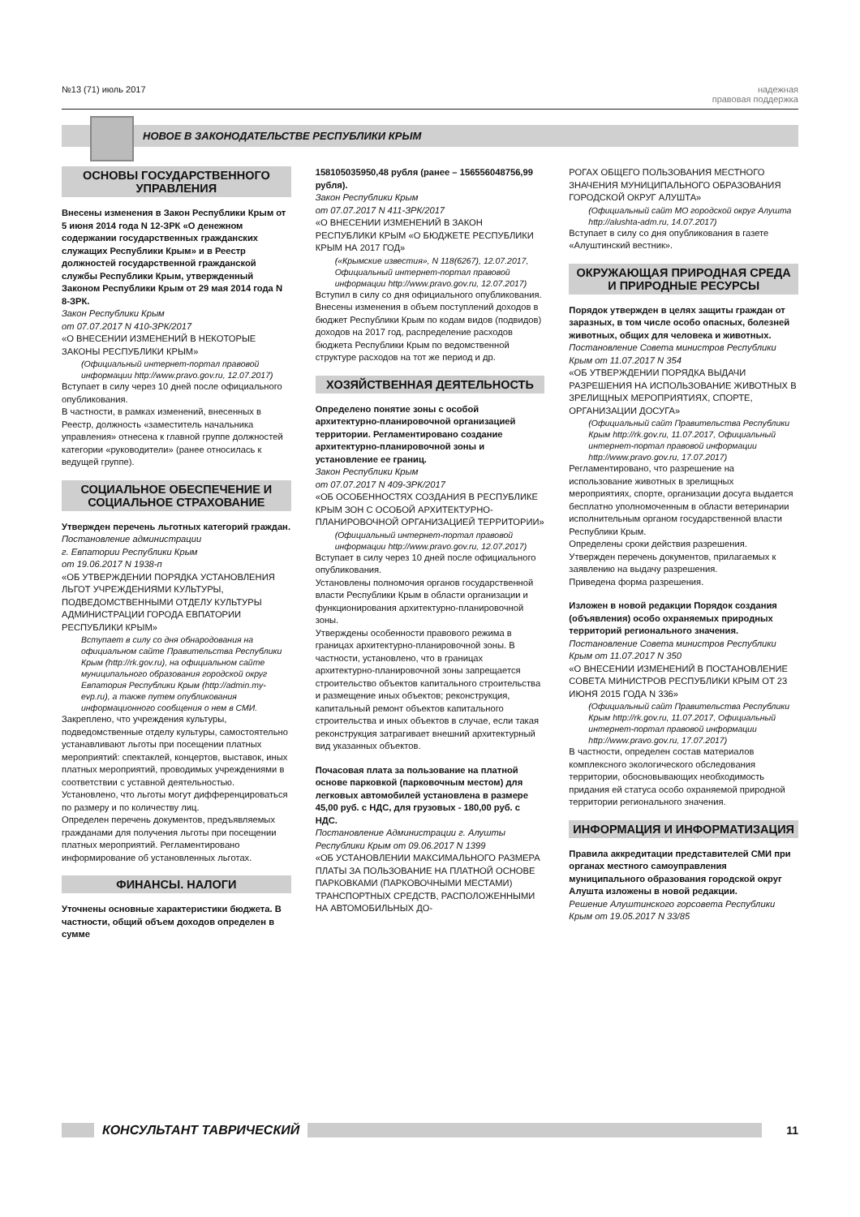№13 (71) июль 2017 надежная
правовая поддержка
НОВОЕ В ЗАКОНОДАТЕЛЬСТВЕ РЕСПУБЛИКИ КРЫМ
ОСНОВЫ ГОСУДАРСТВЕННОГО УПРАВЛЕНИЯ
Внесены изменения в Закон Республики Крым от 5 июня 2014 года N 12-ЗРК «О денежном содержании государственных гражданских служащих Республики Крым» и в Реестр должностей государственной гражданской службы Республики Крым, утвержденный Законом Республики Крым от 29 мая 2014 года N 8-ЗРК.
Закон Республики Крым
от 07.07.2017 N 410-ЗРК/2017
«О ВНЕСЕНИИ ИЗМЕНЕНИЙ В НЕКОТОРЫЕ ЗАКОНЫ РЕСПУБЛИКИ КРЫМ»
(Официальный интернет-портал правовой информации http://www.pravo.gov.ru, 12.07.2017)
Вступает в силу через 10 дней после официального опубликования.
В частности, в рамках изменений, внесенных в Реестр, должность «заместитель начальника управления» отнесена к главной группе должностей категории «руководители» (ранее относилась к ведущей группе).
СОЦИАЛЬНОЕ ОБЕСПЕЧЕНИЕ И СОЦИАЛЬНОЕ СТРАХОВАНИЕ
Утвержден перечень льготных категорий граждан.
Постановление администрации
г. Евпатории Республики Крым
от 19.06.2017 N 1938-п
«ОБ УТВЕРЖДЕНИИ ПОРЯДКА УСТАНОВЛЕНИЯ ЛЬГОТ УЧРЕЖДЕНИЯМИ КУЛЬТУРЫ, ПОДВЕДОМСТВЕННЫМИ ОТДЕЛУ КУЛЬТУРЫ АДМИНИСТРАЦИИ ГОРОДА ЕВПАТОРИИ РЕСПУБЛИКИ КРЫМ»
Вступает в силу со дня обнародования на официальном сайте Правительства Республики Крым (http://rk.gov.ru), на официальном сайте муниципального образования городской округ Евпатория Республики Крым (http://admin.my-evp.ru), а также путем опубликования информационного сообщения о нем в СМИ.
Закреплено, что учреждения культуры, подведомственные отделу культуры, самостоятельно устанавливают льготы при посещении платных мероприятий: спектаклей, концертов, выставок, иных платных мероприятий, проводимых учреждениями в соответствии с уставной деятельностью.
Установлено, что льготы могут дифференцироваться по размеру и по количеству лиц.
Определен перечень документов, предъявляемых гражданами для получения льготы при посещении платных мероприятий. Регламентировано информирование об установленных льготах.
ФИНАНСЫ. НАЛОГИ
Уточнены основные характеристики бюджета. В частности, общий объем доходов определен в сумме
158105035950,48 рубля (ранее – 156556048756,99 рубля).
Закон Республики Крым
от 07.07.2017 N 411-ЗРК/2017
«О ВНЕСЕНИИ ИЗМЕНЕНИЙ В ЗАКОН РЕСПУБЛИКИ КРЫМ «О БЮДЖЕТЕ РЕСПУБЛИКИ КРЫМ НА 2017 ГОД»
(«Крымские известия», N 118(6267), 12.07.2017, Официальный интернет-портал правовой информации http://www.pravo.gov.ru, 12.07.2017)
Вступил в силу со дня официального опубликования.
Внесены изменения в объем поступлений доходов в бюджет Республики Крым по кодам видов (подвидов) доходов на 2017 год, распределение расходов бюджета Республики Крым по ведомственной структуре расходов на тот же период и др.
ХОЗЯЙСТВЕННАЯ ДЕЯТЕЛЬНОСТЬ
Определено понятие зоны с особой архитектурно-планировочной организацией территории. Регламентировано создание архитектурно-планировочной зоны и установление ее границ.
Закон Республики Крым
от 07.07.2017 N 409-ЗРК/2017
«ОБ ОСОБЕННОСТЯХ СОЗДАНИЯ В РЕСПУБЛИКЕ КРЫМ ЗОН С ОСОБОЙ АРХИТЕКТУРНО-ПЛАНИРОВОЧНОЙ ОРГАНИЗАЦИЕЙ ТЕРРИТОРИИ»
(Официальный интернет-портал правовой информации http://www.pravo.gov.ru, 12.07.2017)
Вступает в силу через 10 дней после официального опубликования.
Установлены полномочия органов государственной власти Республики Крым в области организации и функционирования архитектурно-планировочной зоны.
Утверждены особенности правового режима в границах архитектурно-планировочной зоны. В частности, установлено, что в границах архитектурно-планировочной зоны запрещается строительство объектов капитального строительства и размещение иных объектов; реконструкция, капитальный ремонт объектов капитального строительства и иных объектов в случае, если такая реконструкция затрагивает внешний архитектурный вид указанных объектов.
Почасовая плата за пользование на платной основе парковкой (парковочным местом) для легковых автомобилей установлена в размере 45,00 руб. с НДС, для грузовых - 180,00 руб. с НДС.
Постановление Администрации г. Алушты Республики Крым от 09.06.2017 N 1399
«ОБ УСТАНОВЛЕНИИ МАКСИМАЛЬНОГО РАЗМЕРА ПЛАТЫ ЗА ПОЛЬЗОВАНИЕ НА ПЛАТНОЙ ОСНОВЕ ПАРКОВКАМИ (ПАРКОВОЧНЫМИ МЕСТАМИ) ТРАНСПОРТНЫХ СРЕДСТВ, РАСПОЛОЖЕННЫМИ НА АВТОМОБИЛЬНЫХ ДО-
РОГАХ ОБЩЕГО ПОЛЬЗОВАНИЯ МЕСТНОГО ЗНАЧЕНИЯ МУНИЦИПАЛЬНОГО ОБРАЗОВАНИЯ ГОРОДСКОЙ ОКРУГ АЛУШТА»
(Официальный сайт МО городской округ Алушта http://alushta-adm.ru, 14.07.2017)
Вступает в силу со дня опубликования в газете «Алуштинский вестник».
ОКРУЖАЮЩАЯ ПРИРОДНАЯ СРЕДА И ПРИРОДНЫЕ РЕСУРСЫ
Порядок утвержден в целях защиты граждан от заразных, в том числе особо опасных, болезней животных, общих для человека и животных.
Постановление Совета министров Республики Крым от 11.07.2017 N 354
«ОБ УТВЕРЖДЕНИИ ПОРЯДКА ВЫДАЧИ РАЗРЕШЕНИЯ НА ИСПОЛЬЗОВАНИЕ ЖИВОТНЫХ В ЗРЕЛИЩНЫХ МЕРОПРИЯТИЯХ, СПОРТЕ, ОРГАНИЗАЦИИ ДОСУГА»
(Официальный сайт Правительства Республики Крым http://rk.gov.ru, 11.07.2017, Официальный интернет-портал правовой информации http://www.pravo.gov.ru, 17.07.2017)
Регламентировано, что разрешение на использование животных в зрелищных мероприятиях, спорте, организации досуга выдается бесплатно уполномоченным в области ветеринарии исполнительным органом государственной власти Республики Крым.
Определены сроки действия разрешения.
Утвержден перечень документов, прилагаемых к заявлению на выдачу разрешения.
Приведена форма разрешения.
Изложен в новой редакции Порядок создания (объявления) особо охраняемых природных территорий регионального значения.
Постановление Совета министров Республики Крым от 11.07.2017 N 350
«О ВНЕСЕНИИ ИЗМЕНЕНИЙ В ПОСТАНОВЛЕНИЕ СОВЕТА МИНИСТРОВ РЕСПУБЛИКИ КРЫМ ОТ 23 ИЮНЯ 2015 ГОДА N 336»
(Официальный сайт Правительства Республики Крым http://rk.gov.ru, 11.07.2017, Официальный интернет-портал правовой информации http://www.pravo.gov.ru, 17.07.2017)
В частности, определен состав материалов комплексного экологического обследования территории, обосновывающих необходимость придания ей статуса особо охраняемой природной территории регионального значения.
ИНФОРМАЦИЯ И ИНФОРМАТИЗАЦИЯ
Правила аккредитации представителей СМИ при органах местного самоуправления муниципального образования городской округ Алушта изложены в новой редакции.
Решение Алуштинского горсовета Республики Крым от 19.05.2017 N 33/85
КОНСУЛЬТАНТ ТАВРИЧЕСКИЙ 11